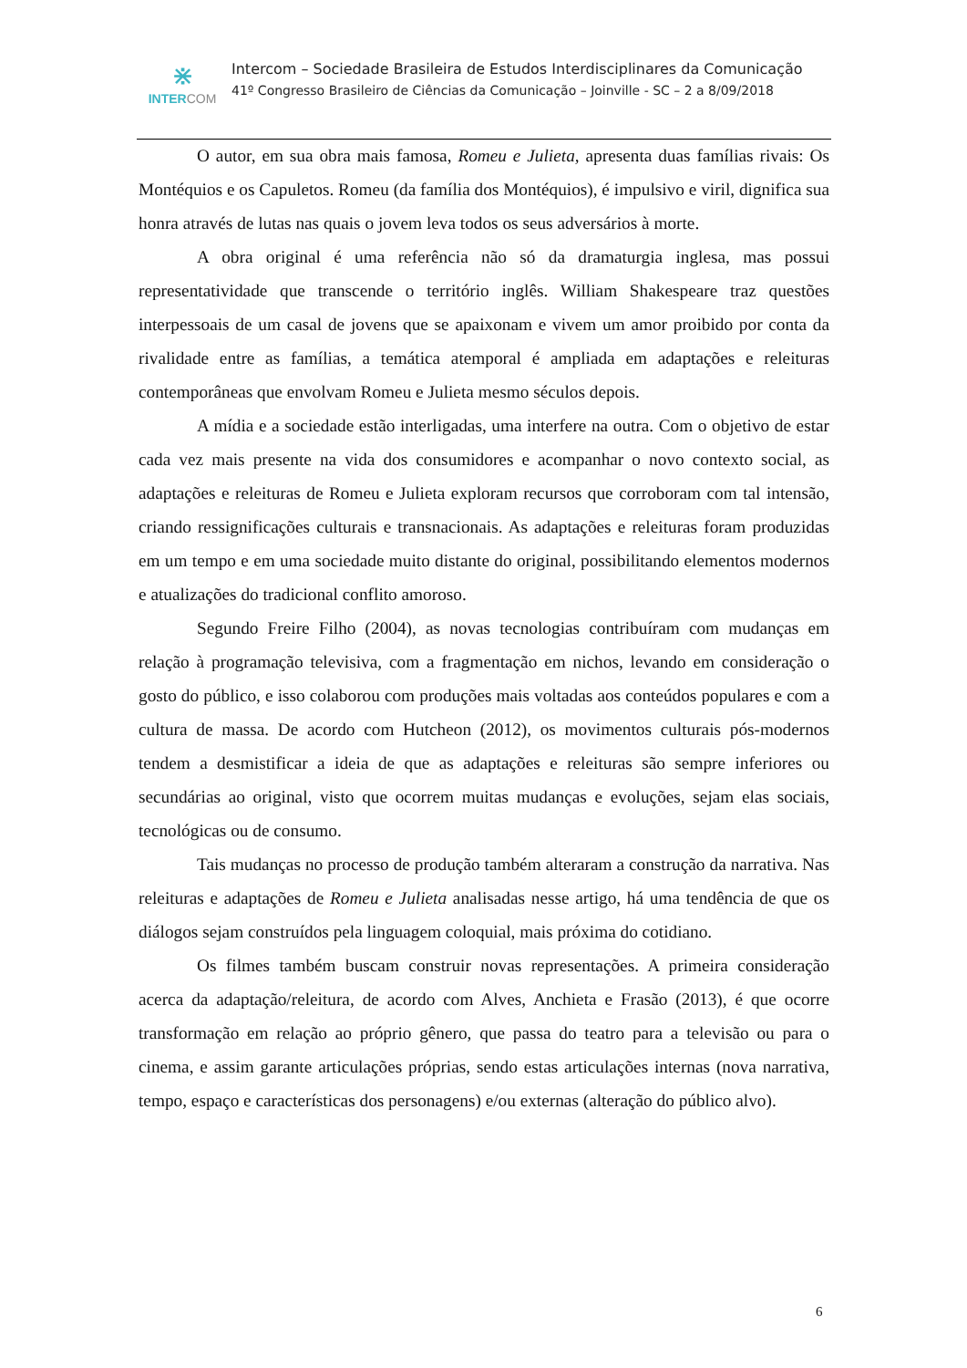⋇
INTERCOM
Intercom – Sociedade Brasileira de Estudos Interdisciplinares da Comunicação
41º Congresso Brasileiro de Ciências da Comunicação – Joinville - SC – 2 a 8/09/2018
O autor, em sua obra mais famosa, Romeu e Julieta, apresenta duas famílias rivais: Os Montéquios e os Capuletos. Romeu (da família dos Montéquios), é impulsivo e viril, dignifica sua honra através de lutas nas quais o jovem leva todos os seus adversários à morte.
A obra original é uma referência não só da dramaturgia inglesa, mas possui representatividade que transcende o território inglês. William Shakespeare traz questões interpessoais de um casal de jovens que se apaixonam e vivem um amor proibido por conta da rivalidade entre as famílias, a temática atemporal é ampliada em adaptações e releituras contemporâneas que envolvam Romeu e Julieta mesmo séculos depois.
A mídia e a sociedade estão interligadas, uma interfere na outra. Com o objetivo de estar cada vez mais presente na vida dos consumidores e acompanhar o novo contexto social, as adaptações e releituras de Romeu e Julieta exploram recursos que corroboram com tal intensão, criando ressignificações culturais e transnacionais. As adaptações e releituras foram produzidas em um tempo e em uma sociedade muito distante do original, possibilitando elementos modernos e atualizações do tradicional conflito amoroso.
Segundo Freire Filho (2004), as novas tecnologias contribuíram com mudanças em relação à programação televisiva, com a fragmentação em nichos, levando em consideração o gosto do público, e isso colaborou com produções mais voltadas aos conteúdos populares e com a cultura de massa. De acordo com Hutcheon (2012), os movimentos culturais pós-modernos tendem a desmistificar a ideia de que as adaptações e releituras são sempre inferiores ou secundárias ao original, visto que ocorrem muitas mudanças e evoluções, sejam elas sociais, tecnológicas ou de consumo.
Tais mudanças no processo de produção também alteraram a construção da narrativa. Nas releituras e adaptações de Romeu e Julieta analisadas nesse artigo, há uma tendência de que os diálogos sejam construídos pela linguagem coloquial, mais próxima do cotidiano.
Os filmes também buscam construir novas representações. A primeira consideração acerca da adaptação/releitura, de acordo com Alves, Anchieta e Frasão (2013), é que ocorre transformação em relação ao próprio gênero, que passa do teatro para a televisão ou para o cinema, e assim garante articulações próprias, sendo estas articulações internas (nova narrativa, tempo, espaço e características dos personagens) e/ou externas (alteração do público alvo).
6